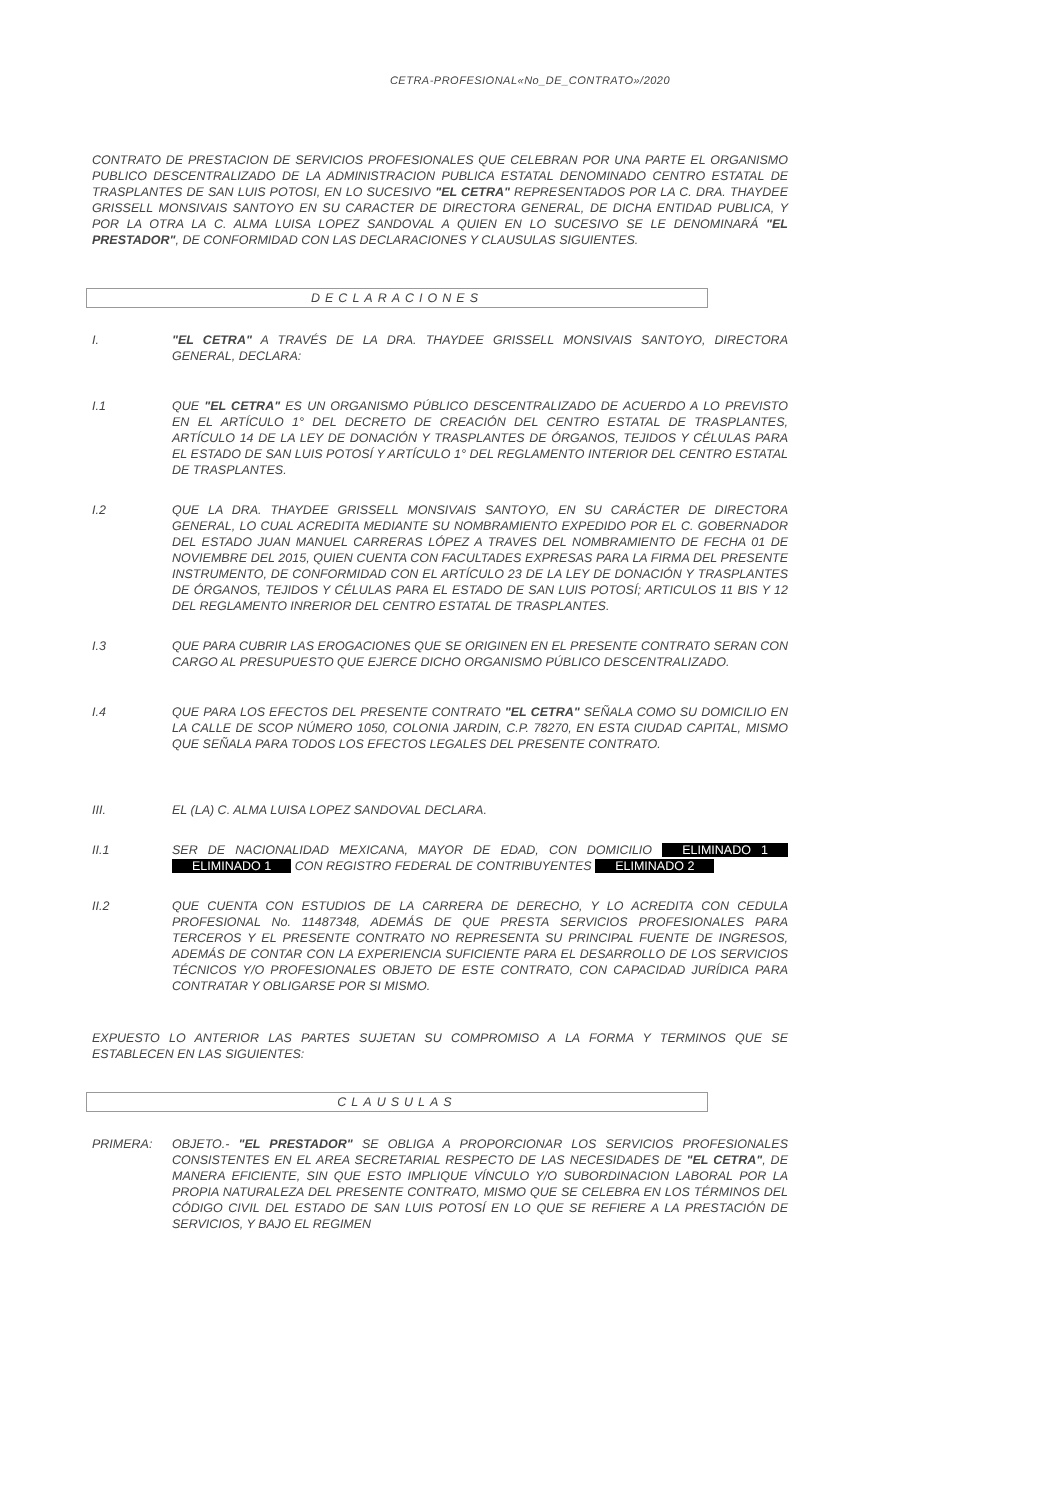CETRA-PROFESIONAL«No_DE_CONTRATO»/2020
CONTRATO DE PRESTACION DE SERVICIOS PROFESIONALES QUE CELEBRAN POR UNA PARTE EL ORGANISMO PUBLICO DESCENTRALIZADO DE LA ADMINISTRACION PUBLICA ESTATAL DENOMINADO CENTRO ESTATAL DE TRASPLANTES DE SAN LUIS POTOSI, EN LO SUCESIVO "EL CETRA" REPRESENTADOS POR LA C. DRA. THAYDEE GRISSELL MONSIVAIS SANTOYO EN SU CARACTER DE DIRECTORA GENERAL, DE DICHA ENTIDAD PUBLICA, Y POR LA OTRA LA C. ALMA LUISA LOPEZ SANDOVAL A QUIEN EN LO SUCESIVO SE LE DENOMINARÁ "EL PRESTADOR", DE CONFORMIDAD CON LAS DECLARACIONES Y CLAUSULAS SIGUIENTES.
DECLARACIONES
I. "EL CETRA" A TRAVÉS DE LA DRA. THAYDEE GRISSELL MONSIVAIS SANTOYO, DIRECTORA GENERAL, DECLARA:
I.1 QUE "EL CETRA" ES UN ORGANISMO PÚBLICO DESCENTRALIZADO DE ACUERDO A LO PREVISTO EN EL ARTÍCULO 1° DEL DECRETO DE CREACIÓN DEL CENTRO ESTATAL DE TRASPLANTES, ARTÍCULO 14 DE LA LEY DE DONACIÓN Y TRASPLANTES DE ÓRGANOS, TEJIDOS Y CÉLULAS PARA EL ESTADO DE SAN LUIS POTOSÍ Y ARTÍCULO 1° DEL REGLAMENTO INTERIOR DEL CENTRO ESTATAL DE TRASPLANTES.
I.2 QUE LA DRA. THAYDEE GRISSELL MONSIVAIS SANTOYO, EN SU CARÁCTER DE DIRECTORA GENERAL, LO CUAL ACREDITA MEDIANTE SU NOMBRAMIENTO EXPEDIDO POR EL C. GOBERNADOR DEL ESTADO JUAN MANUEL CARRERAS LÓPEZ A TRAVES DEL NOMBRAMIENTO DE FECHA 01 DE NOVIEMBRE DEL 2015, QUIEN CUENTA CON FACULTADES EXPRESAS PARA LA FIRMA DEL PRESENTE INSTRUMENTO, DE CONFORMIDAD CON EL ARTÍCULO 23 DE LA LEY DE DONACIÓN Y TRASPLANTES DE ÓRGANOS, TEJIDOS Y CÉLULAS PARA EL ESTADO DE SAN LUIS POTOSÍ; ARTICULOS 11 BIS Y 12 DEL REGLAMENTO INRERIOR DEL CENTRO ESTATAL DE TRASPLANTES.
I.3 QUE PARA CUBRIR LAS EROGACIONES QUE SE ORIGINEN EN EL PRESENTE CONTRATO SERAN CON CARGO AL PRESUPUESTO QUE EJERCE DICHO ORGANISMO PÚBLICO DESCENTRALIZADO.
I.4 QUE PARA LOS EFECTOS DEL PRESENTE CONTRATO "EL CETRA" SEÑALA COMO SU DOMICILIO EN LA CALLE DE SCOP NÚMERO 1050, COLONIA JARDIN, C.P. 78270, EN ESTA CIUDAD CAPITAL, MISMO QUE SEÑALA PARA TODOS LOS EFECTOS LEGALES DEL PRESENTE CONTRATO.
III. EL (LA) C. ALMA LUISA LOPEZ SANDOVAL DECLARA.
II.1 SER DE NACIONALIDAD MEXICANA, MAYOR DE EDAD, CON DOMICILIO ELIMINADO 1 ELIMINADO 1 CON REGISTRO FEDERAL DE CONTRIBUYENTES ELIMINADO 2
II.2 QUE CUENTA CON ESTUDIOS DE LA CARRERA DE DERECHO, Y LO ACREDITA CON CEDULA PROFESIONAL No. 11487348, ADEMÁS DE QUE PRESTA SERVICIOS PROFESIONALES PARA TERCEROS Y EL PRESENTE CONTRATO NO REPRESENTA SU PRINCIPAL FUENTE DE INGRESOS, ADEMÁS DE CONTAR CON LA EXPERIENCIA SUFICIENTE PARA EL DESARROLLO DE LOS SERVICIOS TÉCNICOS Y/O PROFESIONALES OBJETO DE ESTE CONTRATO, CON CAPACIDAD JURÍDICA PARA CONTRATAR Y OBLIGARSE POR SI MISMO.
EXPUESTO LO ANTERIOR LAS PARTES SUJETAN SU COMPROMISO A LA FORMA Y TERMINOS QUE SE ESTABLECEN EN LAS SIGUIENTES:
CLAUSULAS
PRIMERA: OBJETO.- "EL PRESTADOR" SE OBLIGA A PROPORCIONAR LOS SERVICIOS PROFESIONALES CONSISTENTES EN EL AREA SECRETARIAL RESPECTO DE LAS NECESIDADES DE "EL CETRA", DE MANERA EFICIENTE, SIN QUE ESTO IMPLIQUE VÍNCULO Y/O SUBORDINACION LABORAL POR LA PROPIA NATURALEZA DEL PRESENTE CONTRATO, MISMO QUE SE CELEBRA EN LOS TÉRMINOS DEL CÓDIGO CIVIL DEL ESTADO DE SAN LUIS POTOSÍ EN LO QUE SE REFIERE A LA PRESTACIÓN DE SERVICIOS, Y BAJO EL REGIMEN